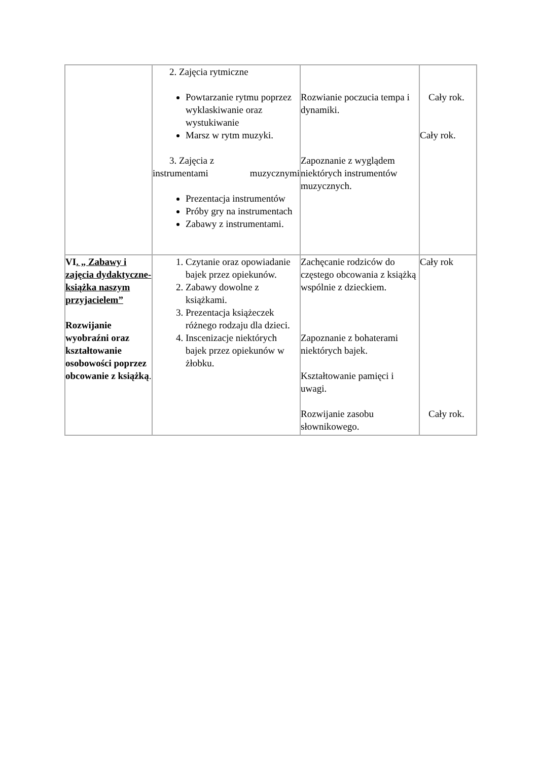| | 2. Zajęcia rytmiczne Powtarzanie rytmu poprzez wyklaskiwanie oraz wystukiwanie Marsz w rytm muzyki. 3. Zajęcia z instrumentami muzycznymi Prezentacja instrumentów Próby gry na instrumentach Zabawy z instrumentami. | Rozwianie poczucia tempa i dynamiki. Zapoznanie z wyglądem niektórych instrumentów muzycznych. | Cały rok. Cały rok. |
| VI . „ Zabawy i zajęcia dydaktyczne- książka naszym przyjacielem” Rozwijanie wyobraźni oraz kształtowanie osobowości poprzez obcowanie z książką . | 1. Czytanie oraz opowiadanie bajek przez opiekunów. 2. Zabawy dowolne z książkami. 3. Prezentacja książeczek różnego rodzaju dla dzieci. 4. Inscenizacje niektórych bajek przez opiekunów w żłobku. | Zachęcanie rodziców do częstego obcowania z książką wspólnie z dzieckiem. Zapoznanie z bohaterami niektórych bajek. Kształtowanie pamięci i uwagi. Rozwijanie zasobu słownikowego. | Cały rok Cały rok. |